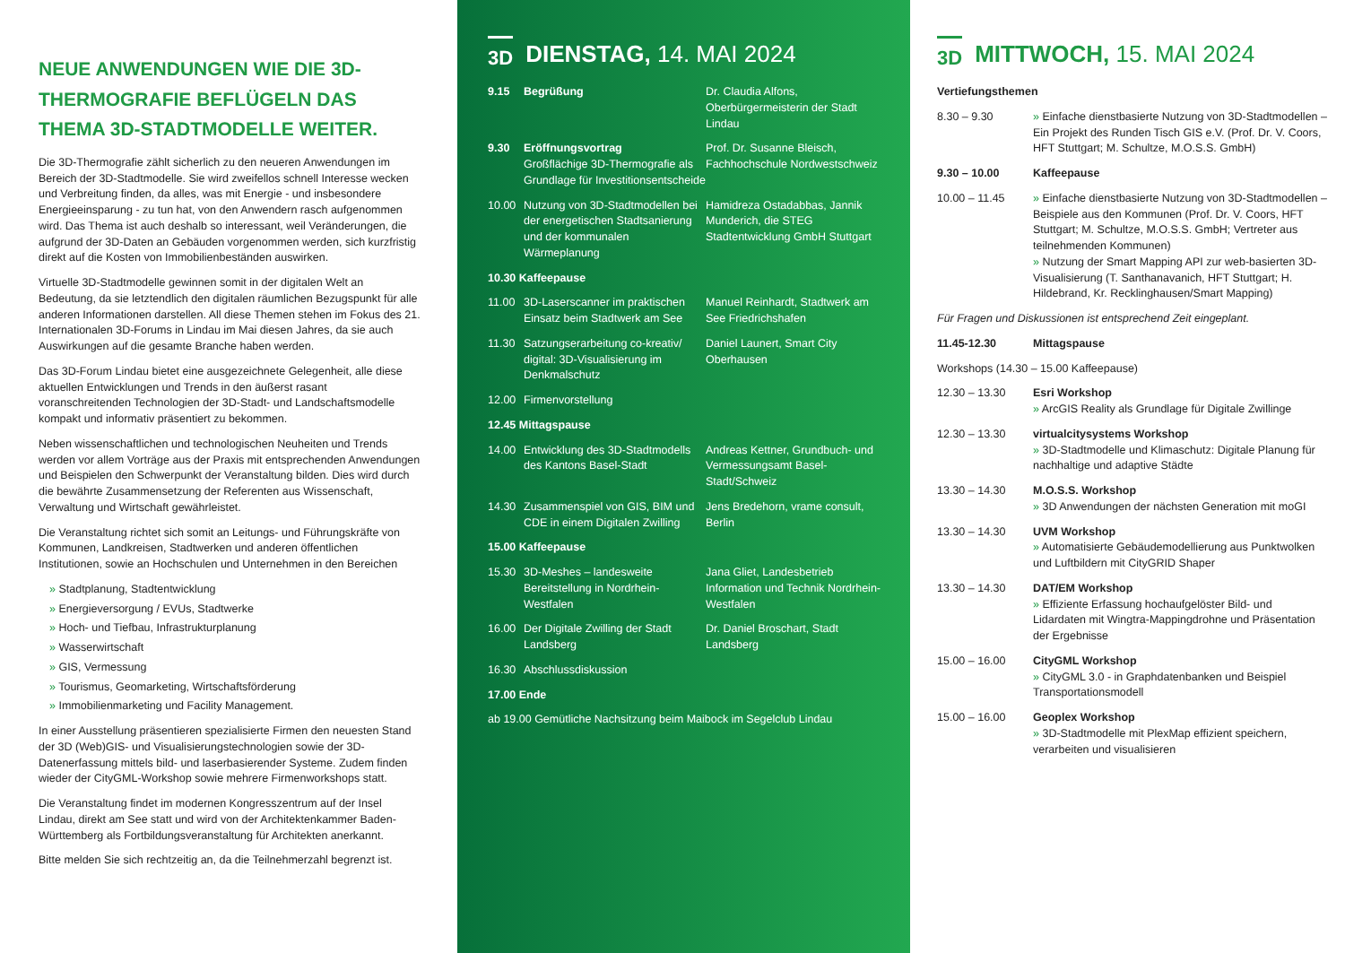NEUE ANWENDUNGEN WIE DIE 3D-THERMOGRAFIE BEFLÜGELN DAS THEMA 3D-STADTMODELLE WEITER.
Die 3D-Thermografie zählt sicherlich zu den neueren Anwendungen im Bereich der 3D-Stadtmodelle. Sie wird zweifellos schnell Interesse wecken und Verbreitung finden, da alles, was mit Energie - und insbesondere Energieeinsparung - zu tun hat, von den Anwendern rasch aufgenommen wird. Das Thema ist auch deshalb so interessant, weil Veränderungen, die aufgrund der 3D-Daten an Gebäuden vorgenommen werden, sich kurzfristig direkt auf die Kosten von Immobilienbeständen auswirken.
Virtuelle 3D-Stadtmodelle gewinnen somit in der digitalen Welt an Bedeutung, da sie letztendlich den digitalen räumlichen Bezugspunkt für alle anderen Informationen darstellen. All diese Themen stehen im Fokus des 21. Internationalen 3D-Forums in Lindau im Mai diesen Jahres, da sie auch Auswirkungen auf die gesamte Branche haben werden.
Das 3D-Forum Lindau bietet eine ausgezeichnete Gelegenheit, alle diese aktuellen Entwicklungen und Trends in den äußerst rasant voranschreitenden Technologien der 3D-Stadt- und Landschaftsmodelle kompakt und informativ präsentiert zu bekommen.
Neben wissenschaftlichen und technologischen Neuheiten und Trends werden vor allem Vorträge aus der Praxis mit entsprechenden Anwendungen und Beispielen den Schwerpunkt der Veranstaltung bilden. Dies wird durch die bewährte Zusammensetzung der Referenten aus Wissenschaft, Verwaltung und Wirtschaft gewährleistet.
Die Veranstaltung richtet sich somit an Leitungs- und Führungskräfte von Kommunen, Landkreisen, Stadtwerken und anderen öffentlichen Institutionen, sowie an Hochschulen und Unternehmen in den Bereichen
» Stadtplanung, Stadtentwicklung
» Energieversorgung / EVUs, Stadtwerke
» Hoch- und Tiefbau, Infrastrukturplanung
» Wasserwirtschaft
» GIS, Vermessung
» Tourismus, Geomarketing, Wirtschaftsförderung
» Immobilienmarketing und Facility Management.
In einer Ausstellung präsentieren spezialisierte Firmen den neuesten Stand der 3D (Web)GIS- und Visualisierungstechnologien sowie der 3D-Datenerfassung mittels bild- und laserbasierender Systeme. Zudem finden wieder der CityGML-Workshop sowie mehrere Firmenworkshops statt.
Die Veranstaltung findet im modernen Kongresszentrum auf der Insel Lindau, direkt am See statt und wird von der Architektenkammer Baden-Württemberg als Fortbildungsveranstaltung für Architekten anerkannt.
Bitte melden Sie sich rechtzeitig an, da die Teilnehmerzahl begrenzt ist.
3D DIENSTAG, 14. MAI 2024
9.15 Begrüßung Dr. Claudia Alfons, Oberbürgermeisterin der Stadt Lindau
9.30 Eröffnungsvortrag
Großflächige 3D-Thermografie als Grundlage für Investitionsentscheide Prof. Dr. Susanne Bleisch, Fachhochschule Nordwestschweiz
10.00 Nutzung von 3D-Stadtmodellen bei der energetischen Stadtsanierung und der kommunalen Wärmeplanung Hamidreza Ostadabbas, Jannik Munderich, die STEG Stadtentwicklung GmbH Stuttgart
10.30 Kaffeepause
11.00 3D-Laserscanner im praktischen Einsatz beim Stadtwerk am See Manuel Reinhardt, Stadtwerk am See Friedrichshafen
11.30 Satzungserarbeitung co-kreativ/ digital: 3D-Visualisierung im Denkmalschutz Daniel Launert, Smart City Oberhausen
12.00 Firmenvorstellung
12.45 Mittagspause
14.00 Entwicklung des 3D-Stadtmodells des Kantons Basel-Stadt Andreas Kettner, Grundbuch- und Vermessungsamt Basel-Stadt/Schweiz
14.30 Zusammenspiel von GIS, BIM und CDE in einem Digitalen Zwilling Jens Bredehorn, vrame consult, Berlin
15.00 Kaffeepause
15.30 3D-Meshes – landesweite Bereitstellung in Nordrhein-Westfalen Jana Gliet, Landesbetrieb Information und Technik Nordrhein-Westfalen
16.00 Der Digitale Zwilling der Stadt Landsberg Dr. Daniel Broschart, Stadt Landsberg
16.30 Abschlussdiskussion
17.00 Ende
ab 19.00 Gemütliche Nachsitzung beim Maibock im Segelclub Lindau
3D MITTWOCH, 15. MAI 2024
Vertiefungsthemen
8.30 – 9.30 » Einfache dienstbasierte Nutzung von 3D-Stadtmodellen – Ein Projekt des Runden Tisch GIS e.V. (Prof. Dr. V. Coors, HFT Stuttgart; M. Schultze, M.O.S.S. GmbH)
9.30 – 10.00 Kaffeepause
10.00 – 11.45 » Einfache dienstbasierte Nutzung von 3D-Stadtmodellen – Beispiele aus den Kommunen (Prof. Dr. V. Coors, HFT Stuttgart; M. Schultze, M.O.S.S. GmbH; Vertreter aus teilnehmenden Kommunen)
» Nutzung der Smart Mapping API zur web-basierten 3D-Visualisierung (T. Santhanavanich, HFT Stuttgart; H. Hildebrand, Kr. Recklinghausen/Smart Mapping)
Für Fragen und Diskussionen ist entsprechend Zeit eingeplant.
11.45-12.30 Mittagspause
Workshops (14.30 – 15.00 Kaffeepause)
12.30 – 13.30 Esri Workshop
» ArcGIS Reality als Grundlage für Digitale Zwillinge
12.30 – 13.30 virtualcitysystems Workshop
» 3D-Stadtmodelle und Klimaschutz: Digitale Planung für nachhaltige und adaptive Städte
13.30 – 14.30 M.O.S.S. Workshop
» 3D Anwendungen der nächsten Generation mit moGI
13.30 – 14.30 UVM Workshop
» Automatisierte Gebäudemodellierung aus Punktwolken und Luftbildern mit CityGRID Shaper
13.30 – 14.30 DAT/EM Workshop
» Effiziente Erfassung hochaufgelöster Bild- und Lidardaten mit Wingtra-Mappingdrohne und Präsentation der Ergebnisse
15.00 – 16.00 CityGML Workshop
» CityGML 3.0 - in Graphdatenbanken und Beispiel Transportationsmodell
15.00 – 16.00 Geoplex Workshop
» 3D-Stadtmodelle mit PlexMap effizient speichern, verarbeiten und visualisieren